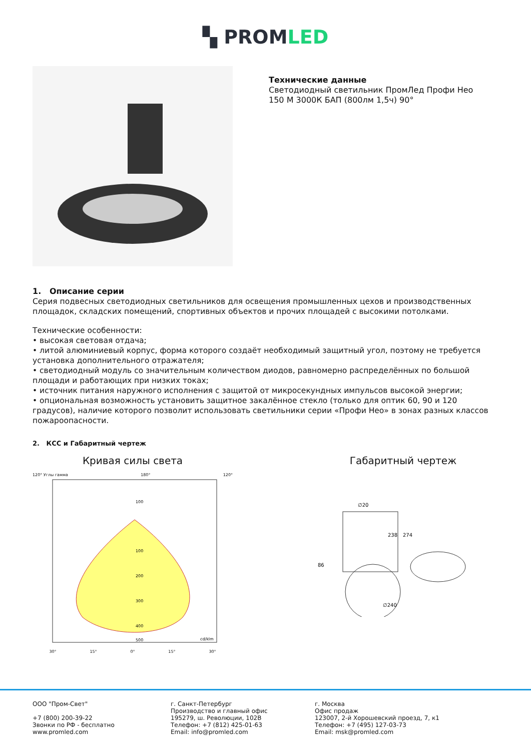▚ PROMLED
Технические данные
Светодиодный светильник ПромЛед Профи Нео
150 М 3000К БАП (800лм 1,5ч) 90°
1. Описание серии
Серия подвесных светодиодных светильников для освещения промышленных цехов и производственных площадок, складских помещений, спортивных объектов и прочих площадей с высокими потолками.
Технические особенности:
• высокая световая отдача;
• литой алюминиевый корпус, форма которого создаёт необходимый защитный угол, поэтому не требуется установка дополнительного отражателя;
• светодиодный модуль со значительным количеством диодов, равномерно распределённых по большой площади и работающих при низких токах;
• источник питания наружного исполнения с защитой от микросекундных импульсов высокой энергии;
• опциональная возможность установить защитное закалённое стекло (только для оптик 60, 90 и 120 градусов), наличие которого позволит использовать светильники серии «Профи Нео» в зонах разных классов пожароопасности.
2. КСС и Габаритный чертеж
Кривая силы света
120° Углы гамма 180° 120°
100
100
200
300
400
500
cd/klm
30° 15° 0° 15° 30°
Габаритный чертеж
∅20
238
274
86
∅240
ООО "Пром-Свет"
+7 (800) 200-39-22
Звонки по РФ - бесплатно
www.promled.com
г. Санкт-Петербург
Производство и главный офис
195279, ш. Революции, 102В
Телефон: +7 (812) 425-01-63
Email: info@promled.com
г. Москва
Офис продаж
123007, 2-й Хорошевский проезд, 7, к1
Телефон: +7 (495) 127-03-73
Email: msk@promled.com